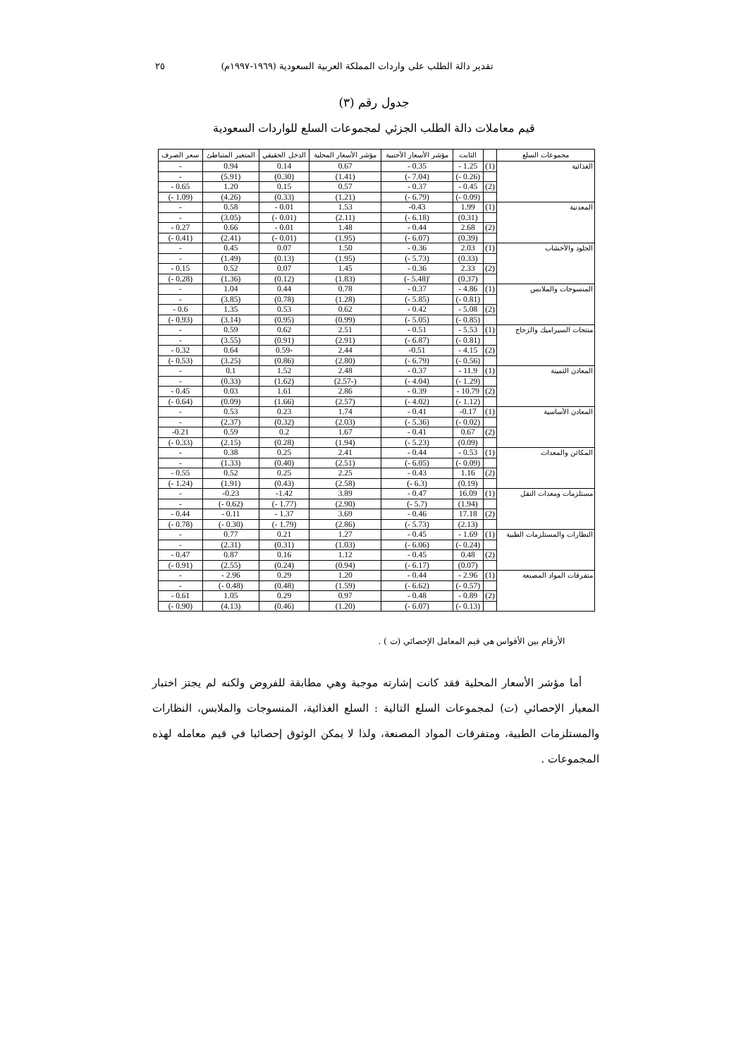تقدير دالة الطلب على واردات المملكة العربية السعودية (١٩٦٩-١٩٩٧م) ٢٥
جدول رقم (٣)
قيم معاملات دالة الطلب الجزئي لمجموعات السلع للواردات السعودية
| مجموعات السلع | | الثابت | مؤشر الأسعار الأجنبية | مؤشر الأسعار المحلية | الدخل الحقيقي | المتغير المتباطئ | سعر الصرف |
| --- | --- | --- | --- | --- | --- | --- | --- |
| الغذائية | (1) | 1.25 - | 0.35 - | 0.67 | 0.14 | 0.94 | - |
| | | (0.26 -) | (7.04 -) | (1.41) | (0.30) | (5.91) | - |
| | (2) | 0.45 - | 0.37 - | 0.57 | 0.15 | 1.20 | 0.65 - |
| | | (0.09 -) | (6.79 -) | (1.21) | (0.33) | (4.26) | (1.09 -) |
| المعدنية | (1) | 1.99 | 0.43- | 1.53 | 0.01 - | 0.58 | - |
| | | (0.31) | (6.18 -) | (2.11) | (0.01 -) | (3.05) | - |
| | (2) | 2.68 | 0.44 - | 1.48 | 0.01 - | 0.66 | 0.27 - |
| | | (0.39) | (6.07 -) | (1.95) | (0.01 -) | (2.41) | (0.41 -) |
| الجلود والأخشاب | (1) | 2.03 | 0.36 - | 1.50 | 0.07 | 0.45 | - |
| | | (0.33) | (5.73 -) | (1.95) | (0.13) | (1.49) | - |
| | (2) | 2.33 | 0.36 - | 1.45 | 0.07 | 0.52 | 0.15 - |
| | | (0.37) | '(5.48 -) | (1.83) | (0.12) | (1.36) | (0.28 -) |
| المنسوجات والملابس | (1) | 4.86 - | 0.37 - | 0.78 | 0.44 | 1.04 | - |
| | | (0.81 -) | (5.85 -) | (1.28) | (0.78) | (3.85) | - |
| | (2) | 5.08 - | 0.42 - | 0.62 | 0.53 | 1.35 | 0.6 - |
| | | (0.85 -) | (5.05 -) | (0.99) | (0.95) | (3.14) | (0.93 -) |
| منتجات السيراميك والزجاج | (1) | 5.53 - | 0.51 - | 2.51 | 0.62 | 0.59 | - |
| | | (0.81 -) | (6.87 -) | (2.91) | (0.91) | (3.55) | - |
| | (2) | 4.15 - | 0.51- | 2.44 | -0.59 | 0.64 | 0.32 - |
| | | (0.56 -) | (6.79 -) | (2.80) | (0.86) | (3.25) | (0.53 -) |
| المعادن الثمينة | (1) | 11.9 - | 0.37 - | 2.48 | 1.52 | 0.1 | - |
| | | (1.29 -) | (4.04 -) | (-2.57) | (1.62) | (0.33) | - |
| | (2) | 10.79 - | 0.39 - | 2.86 | 1.61 | 0.03 | 0.45 - |
| | | (1.12 -) | (4.02 -) | (2.57) | (1.66) | (0.09) | (0.64 -) |
| المعادن الأساسية | (1) | 0.17- | 0.41 - | 1.74 | 0.23 | 0.53 | - |
| | | (0.02 -) | (5.36 -) | (2.03) | (0.32) | (2.37) | - |
| | (2) | 0.67 | 0.41 - | 1.67 | 0.2 | 0.59 | 0.21- |
| | | (0.09) | (5.23 -) | (1.94) | (0.28) | (2.15) | (0.33 -) |
| المكائن والمعدات | (1) | 0.53 - | 0.44 - | 2.41 | 0.25 | 0.38 | - |
| | | (0.09 -) | (6.05 -) | (2.51) | (0.40) | (1.33) | - |
| | (2) | 1.16 | 0.43 - | 2.25 | 0.25 | 0.52 | 0.55 - |
| | | (0.19) | (6.3 -) | (2.58) | (0.43) | (1.91) | (1.24 -) |
| مستلزمات ومعدات النقل | (1) | 16.09 | 0.47 - | 3.89 | 1.42- | 0.23- | - |
| | | (1.94) | (5.7 -) | (2.90) | (1.77 -) | (0.62 -) | - |
| | (2) | 17.18 | 0.46 - | 3.69 | 1.37 - | 0.11 - | 0.44 - |
| | | (2.13) | (5.73 -) | (2.86) | (1.79 -) | (0.30 -) | (0.78 -) |
| النظارات والمستلزمات الطبية | (1) | 1.69 - | 0.45 - | 1.27 | 0.21 | 0.77 | - |
| | | (0.24 -) | (6.06 -) | (1.03) | (0.31) | (2.31) | - |
| | (2) | 0.48 | 0.45 - | 1.12 | 0.16 | 0.87 | 0.47 - |
| | | (0.07) | (6.17 -) | (0.94) | (0.24) | (2.55) | (0.91 -) |
| متفرقات المواد المصنعة | (1) | 2.96 - | 0.44 - | 1.20 | 0.29 | 2.96 - | - |
| | | (0.57 -) | (6.62 -) | (1.59) | (0.48) | (0.48 -) | - |
| | (2) | 0.89 - | 0.48 - | 0.97 | 0.29 | 1.05 | 0.61 - |
| | | (0.13 -) | (6.07 -) | (1.20) | (0.46) | (4.13) | (0.90 -) |
الأرقام بين الأقواس هي قيم المعامل الإحصائي (ت ) .
أما مؤشر الأسعار المحلية فقد كانت إشارته موجبة وهي مطابقة للفروض ولكنه لم يجتز اختبار المعيار الإحصائي (ت) لمجموعات السلع التالية : السلع الغذائية، المنسوجات والملابس، النظارات والمستلزمات الطبية، ومتفرقات المواد المصنعة، ولذا لا يمكن الوثوق إحصائيا في قيم معامله لهذه المجموعات .